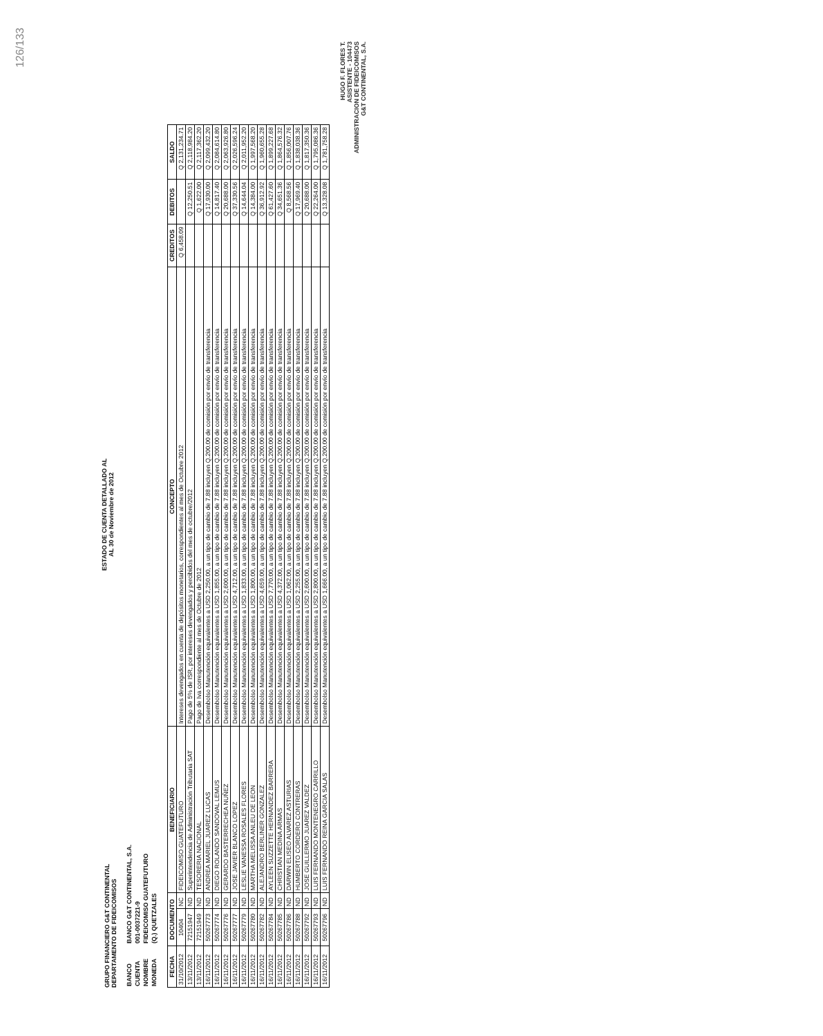126/133
GRUPO FINANCIERO G&T CONTINENTAL
DEPARTAMENTO DE FIDEICOMISOS
ESTADO DE CUENTA DETALLADO AL
AL 30 de Noviembre de 2012
| BANCO | BANCO G&T CONTINENTAL, S.A. |
| CUENTA | 001-0037221-9 |
| NOMBRE | FIDEICOMISO GUATEFUTURO |
| MONEDA | (Q.) QUETZALES |
| FECHA | DOCUMENTO | | BENEFICIARIO | CONCEPTO | CREDITOS | DEBITOS | SALDO |
| --- | --- | --- | --- | --- | --- | --- | --- |
| 31/10/2012 | 10404 | NC | FIDEICOMISO GUATEFUTURO | Intereses devengados en cuenta de depósitos monetarios, correspondientes al mes de Octubre 2012 | Q 6,458.09 | | Q 2,131,234.71 |
| 13/11/2012 | 72151947 | ND | Superintendencia de Administración Tributaria SAT | Pago de 5% de ISR, por intereses devengados y percibidos del mes de octubre/2012 | | Q 12,250.51 | Q 2,118,984.20 |
| 13/11/2012 | 72151949 | ND | TESORERIA NACIONAL | Pago de Iva correspondiente al mes de Octubre de 2012 | | Q 1,622.00 | Q 2,117,362.20 |
| 16/11/2012 | 50267773 | ND | ANDREA MARIEL JUAREZ LUCAS | Desembolso Manutención equivalentes a USD 2,250.00, a un tipo de cambio de 7.88 incluyen Q.200.00 de comisión por envío de transferencia | | Q 17,930.00 | Q 2,099,432.20 |
| 16/11/2012 | 50267774 | ND | DIEGO ROLANDO SANDOVAL LEMUS | Desembolso Manutención equivalentes a USD 1,855.00, a un tipo de cambio de 7.88 incluyen Q.200.00 de comisión por envío de transferencia | | Q 14,817.40 | Q 2,084,614.80 |
| 16/11/2012 | 50267776 | ND | GERARDO BASTERRECHEA NUÑEZ | Desembolso Manutención equivalentes a USD 2,600.00, a un tipo de cambio de 7.88 incluyen Q.200.00 de comisión por envío de transferencia | | Q 20,688.00 | Q 2,063,926.80 |
| 16/11/2012 | 50267777 | ND | JOSE JAVIER BLANCO LOPEZ | Desembolso Manutención equivalentes a USD 4,712.00, a un tipo de cambio de 7.88 incluyen Q.200.00 de comisión por envío de transferencia | | Q 37,330.56 | Q 2,026,596.24 |
| 16/11/2012 | 50267779 | ND | LESLIE VANESSA ROSALES FLORES | Desembolso Manutención equivalentes a USD 1,833.00, a un tipo de cambio de 7.88 incluyen Q.200.00 de comisión por envío de transferencia | | Q 14,644.04 | Q 2,011,952.20 |
| 16/11/2012 | 50267780 | ND | MARTHA MELISSA ANLEU DE LEON | Desembolso Manutención equivalentes a USD 1,800.00, a un tipo de cambio de 7.88 incluyen Q.200.00 de comisión por envío de transferencia | | Q 14,384.00 | Q 1,997,568.20 |
| 16/11/2012 | 50267782 | ND | ALEJANDRO BERLINER GONZALEZ | Desembolso Manutención equivalentes a USD 4,659.00, a un tipo de cambio de 7.88 incluyen Q.200.00 de comisión por envío de transferencia | | Q 36,912.92 | Q 1,960,655.28 |
| 16/11/2012 | 50267784 | ND | AYLEEN SUZZETTE HERNANDEZ BARRERA | Desembolso Manutención equivalentes a USD 7,770.00, a un tipo de cambio de 7.88 incluyen Q.200.00 de comisión por envío de transferencia | | Q 61,427.60 | Q 1,899,227.68 |
| 16/11/2012 | 50267785 | ND | CHRISTIAN MEDINA ARMAS | Desembolso Manutención equivalentes a USD 4,372.00, a un tipo de cambio de 7.88 incluyen Q.200.00 de comisión por envío de transferencia | | Q 34,651.36 | Q 1,864,576.32 |
| 16/11/2012 | 50267786 | ND | DARWIN ELISEO ALVAREZ ASTURIAS | Desembolso Manutención equivalentes a USD 1,062.00, a un tipo de cambio de 7.88 incluyen Q.200.00 de comisión por envío de transferencia | | Q 8,568.56 | Q 1,856,007.76 |
| 16/11/2012 | 50267788 | ND | HUMBERTO CORDERO CONTRERAS | Desembolso Manutención equivalentes a USD 2,255.00, a un tipo de cambio de 7.88 incluyen Q.200.00 de comisión por envío de transferencia | | Q 17,969.40 | Q 1,838,038.36 |
| 16/11/2012 | 50267792 | ND | JOSE GUILLERMO JUAREZ VALDEZ | Desembolso Manutención equivalentes a USD 2,600.00, a un tipo de cambio de 7.88 incluyen Q.200.00 de comisión por envío de transferencia | | Q 20,688.00 | Q 1,817,350.36 |
| 16/11/2012 | 50267793 | ND | LUIS FERNANDO MONTENEGRO CARRILLO | Desembolso Manutención equivalentes a USD 2,800.00, a un tipo de cambio de 7.88 incluyen Q.200.00 de comisión por envío de transferencia | | Q 22,264.00 | Q 1,795,086.36 |
| 16/11/2012 | 50267796 | ND | LUIS FERNANDO REINA GARCIA SALAS | Desembolso Manutención equivalentes a USD 1,666.00, a un tipo de cambio de 7.88 incluyen Q.200.00 de comisión por envío de transferencia | | Q 13,328.08 | Q 1,781,758.28 |
HUGO F. FLORES T.
ASISTENTE - 104473
ADMINISTRACION DE FIDEICOMISOS
G&T CONTINENTAL, S.A.